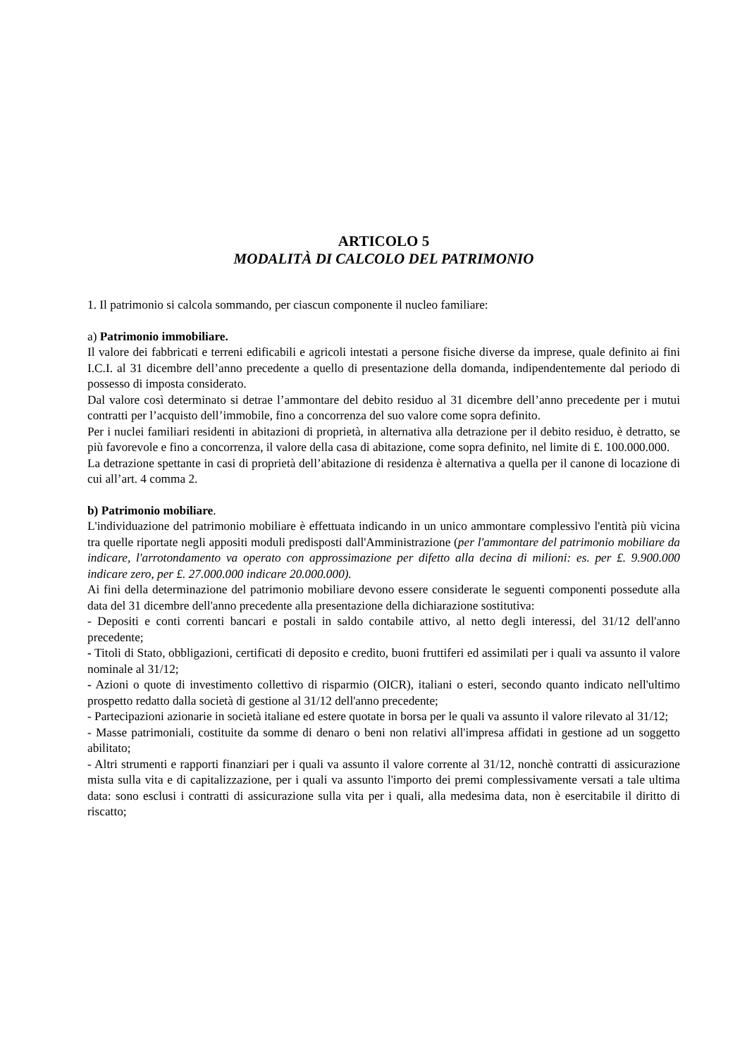ARTICOLO 5
MODALITÀ DI CALCOLO DEL PATRIMONIO
1. Il patrimonio si calcola sommando, per ciascun componente il nucleo familiare:
a) Patrimonio immobiliare.
Il valore dei fabbricati e terreni edificabili e agricoli intestati a persone fisiche diverse da imprese, quale definito ai fini I.C.I. al 31 dicembre dell’anno precedente a quello di presentazione della domanda, indipendentemente dal periodo di possesso di imposta considerato.
Dal valore così determinato si detrae l’ammontare del debito residuo al 31 dicembre dell’anno precedente per i mutui contratti per l’acquisto dell’immobile, fino a concorrenza del suo valore come sopra definito.
Per i nuclei familiari residenti in abitazioni di proprietà, in alternativa alla detrazione per il debito residuo, è detratto, se più favorevole e fino a concorrenza, il valore della casa di abitazione, come sopra definito, nel limite di £. 100.000.000.
La detrazione spettante in casi di proprietà dell’abitazione di residenza è alternativa a quella per il canone di locazione di cui all’art. 4 comma 2.
b) Patrimonio mobiliare.
L'individuazione del patrimonio mobiliare è effettuata indicando in un unico ammontare complessivo l'entità più vicina tra quelle riportate negli appositi moduli predisposti dall'Amministrazione (per l'ammontare del patrimonio mobiliare da indicare, l'arrotondamento va operato con approssimazione per difetto alla decina di milioni: es. per £. 9.900.000 indicare zero, per £. 27.000.000 indicare 20.000.000).
Ai fini della determinazione del patrimonio mobiliare devono essere considerate le seguenti componenti possedute alla data del 31 dicembre dell'anno precedente alla presentazione della dichiarazione sostitutiva:
- Depositi e conti correnti bancari e postali in saldo contabile attivo, al netto degli interessi, del 31/12 dell'anno precedente;
- Titoli di Stato, obbligazioni, certificati di deposito e credito, buoni fruttiferi ed assimilati per i quali va assunto il valore nominale al 31/12;
- Azioni o quote di investimento collettivo di risparmio (OICR), italiani o esteri, secondo quanto indicato nell'ultimo prospetto redatto dalla società di gestione al 31/12 dell'anno precedente;
- Partecipazioni azionarie in società italiane ed estere quotate in borsa per le quali va assunto il valore rilevato al 31/12;
- Masse patrimoniali, costituite da somme di denaro o beni non relativi all'impresa affidati in gestione ad un soggetto abilitato;
- Altri strumenti e rapporti finanziari per i quali va assunto il valore corrente al 31/12, nonchè contratti di assicurazione mista sulla vita e di capitalizzazione, per i quali va assunto l'importo dei premi complessivamente versati a tale ultima data: sono esclusi i contratti di assicurazione sulla vita per i quali, alla medesima data, non è esercitabile il diritto di riscatto;